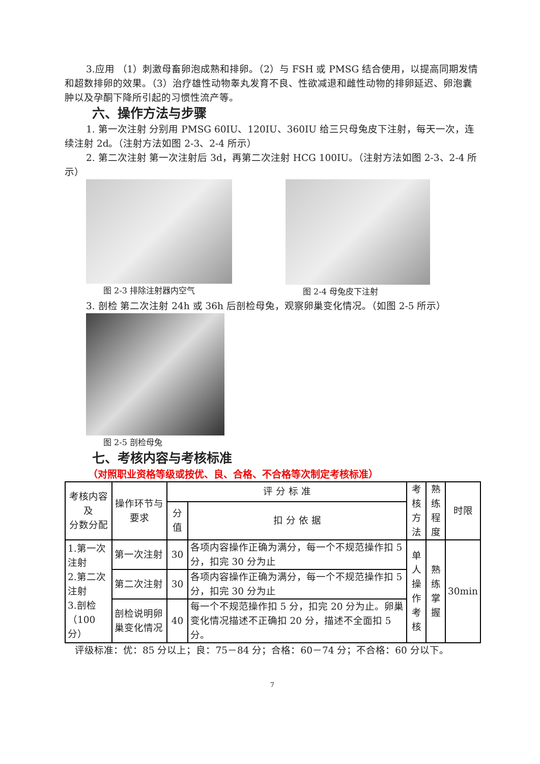3.应用 （1）刺激母畜卵泡成熟和排卵。（2）与 FSH 或 PMSG 结合使用，以提高同期发情和超数排卵的效果。（3）治疗雄性动物睾丸发育不良、性欲减退和雌性动物的排卵延迟、卵泡囊肿以及孕酮下降所引起的习惯性流产等。
六、操作方法与步骤
1. 第一次注射 分别用 PMSG 60IU、120IU、360IU 给三只母兔皮下注射，每天一次，连续注射 2d。（注射方法如图 2-3、2-4 所示）
2. 第二次注射 第一次注射后 3d，再第二次注射 HCG 100IU。（注射方法如图 2-3、2-4 所示）
图 2-3 排除注射器内空气 图 2-4 母兔皮下注射
3. 剖检 第二次注射 24h 或 36h 后剖检母兔，观察卵巢变化情况。（如图 2-5 所示）
图 2-5 剖检母兔
七、考核内容与考核标准
（对照职业资格等级或按优、良、合格、不合格等次制定考核标准）
| 考核内容及 分数分配 | 操作环节与 要求 | 评 分 标 准 | | 考核 方法 | 熟练 程度 | 时限 |
| --- | --- | --- | --- | --- | --- | --- |
| | | 分值 | 扣 分 依 据 | | | |
| 1.第一次注射 2.第二次注射 3.剖检 （100 分） | 第一次注射 | 30 | 各项内容操作正确为满分，每一个不规范操作扣 5 分，扣完 30 分为止 | 单人 操作 考核 | 熟练 掌握 | 30min |
| | 第二次注射 | 30 | 各项内容操作正确为满分，每一个不规范操作扣 5 分，扣完 30 分为止 | | | |
| | 剖检说明卵巢变化情况 | 40 | 每一个不规范操作扣 5 分，扣完 20 分为止。卵巢变化情况描述不正确扣 20 分，描述不全面扣 5 分。 | | | |
评级标准：优：85 分以上；良：75－84 分；合格：60－74 分；不合格：60 分以下。
7